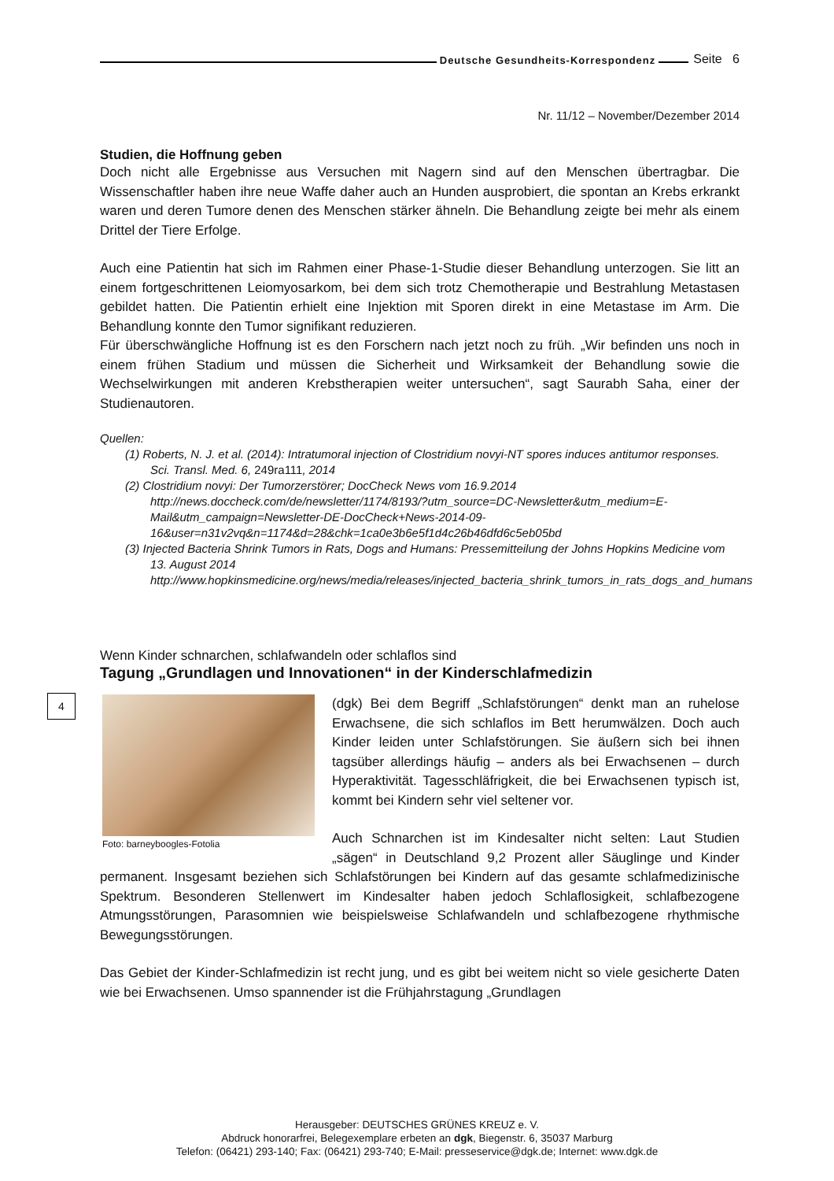4
Deutsche Gesundheits-Korrespondenz Seite 6
Nr. 11/12 – November/Dezember 2014
Studien, die Hoffnung geben
Doch nicht alle Ergebnisse aus Versuchen mit Nagern sind auf den Menschen übertragbar. Die Wissenschaftler haben ihre neue Waffe daher auch an Hunden ausprobiert, die spontan an Krebs erkrankt waren und deren Tumore denen des Menschen stärker ähneln. Die Behandlung zeigte bei mehr als einem Drittel der Tiere Erfolge.
Auch eine Patientin hat sich im Rahmen einer Phase-1-Studie dieser Behandlung unterzogen. Sie litt an einem fortgeschrittenen Leiomyosarkom, bei dem sich trotz Chemotherapie und Bestrahlung Metastasen gebildet hatten. Die Patientin erhielt eine Injektion mit Sporen direkt in eine Metastase im Arm. Die Behandlung konnte den Tumor signifikant reduzieren.
Für überschwängliche Hoffnung ist es den Forschern nach jetzt noch zu früh. „Wir befinden uns noch in einem frühen Stadium und müssen die Sicherheit und Wirksamkeit der Behandlung sowie die Wechselwirkungen mit anderen Krebstherapien weiter untersuchen“, sagt Saurabh Saha, einer der Studienautoren.
Quellen:
(1) Roberts, N. J. et al. (2014): Intratumoral injection of Clostridium novyi-NT spores induces antitumor responses. Sci. Transl. Med. 6, 249ra111, 2014
(2) Clostridium novyi: Der Tumorzerstörer; DocCheck News vom 16.9.2014
http://news.doccheck.com/de/newsletter/1174/8193/?utm_source=DC-Newsletter&utm_medium=E-Mail&utm_campaign=Newsletter-DE-DocCheck+News-2014-09-16&user=n31v2vq&n=1174&d=28&chk=1ca0e3b6e5f1d4c26b46dfd6c5eb05bd
(3) Injected Bacteria Shrink Tumors in Rats, Dogs and Humans: Pressemitteilung der Johns Hopkins Medicine vom 13. August 2014
http://www.hopkinsmedicine.org/news/media/releases/injected_bacteria_shrink_tumors_in_rats_dogs_and_humans
Wenn Kinder schnarchen, schlafwandeln oder schlaflos sind
Tagung „Grundlagen und Innovationen“ in der Kinderschlafmedizin
Foto: barneyboogles-Fotolia
(dgk) Bei dem Begriff „Schlafstörungen“ denkt man an ruhelose Erwachsene, die sich schlaflos im Bett herumwälzen. Doch auch Kinder leiden unter Schlafstörungen. Sie äußern sich bei ihnen tagsüber allerdings häufig – anders als bei Erwachsenen – durch Hyperaktivität. Tagesschläfrigkeit, die bei Erwachsenen typisch ist, kommt bei Kindern sehr viel seltener vor.
Auch Schnarchen ist im Kindesalter nicht selten: Laut Studien „sägen“ in Deutschland 9,2 Prozent aller Säuglinge und Kinder permanent. Insgesamt beziehen sich Schlafstörungen bei Kindern auf das gesamte schlafmedizinische Spektrum. Besonderen Stellenwert im Kindesalter haben jedoch Schlaflosigkeit, schlafbezogene Atmungsstörungen, Parasomnien wie beispielsweise Schlafwandeln und schlafbezogene rhythmische Bewegungsstörungen.
Das Gebiet der Kinder-Schlafmedizin ist recht jung, und es gibt bei weitem nicht so viele gesicherte Daten wie bei Erwachsenen. Umso spannender ist die Frühjahrstagung „Grundlagen
Herausgeber: DEUTSCHES GRÜNES KREUZ e. V.
Abdruck honorarfrei, Belegexemplare erbeten an dgk, Biegenstr. 6, 35037 Marburg
Telefon: (06421) 293-140; Fax: (06421) 293-740; E-Mail: presseservice@dgk.de; Internet: www.dgk.de